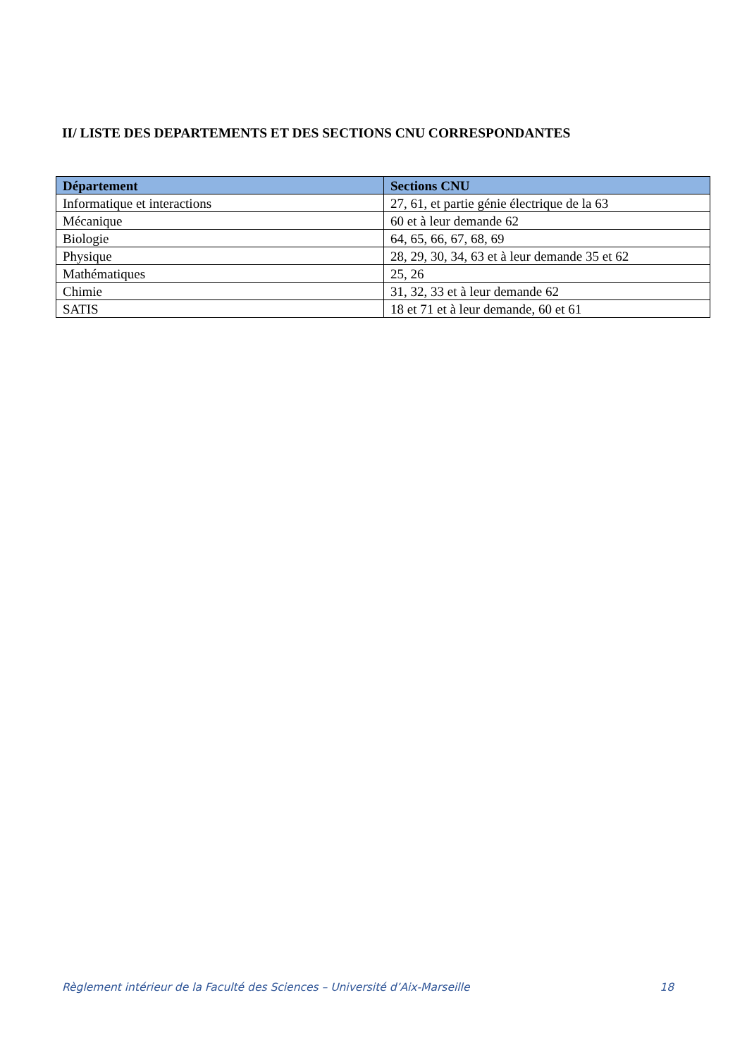II/ LISTE DES DEPARTEMENTS ET DES SECTIONS CNU CORRESPONDANTES
| Département | Sections CNU |
| --- | --- |
| Informatique et interactions | 27, 61, et partie génie électrique de la 63 |
| Mécanique | 60 et à leur demande 62 |
| Biologie | 64, 65, 66, 67, 68, 69 |
| Physique | 28, 29, 30, 34, 63 et à leur demande 35 et 62 |
| Mathématiques | 25, 26 |
| Chimie | 31, 32, 33 et à leur demande 62 |
| SATIS | 18 et 71 et à leur demande, 60 et 61 |
Règlement intérieur de la Faculté des Sciences – Université d’Aix-Marseille 18